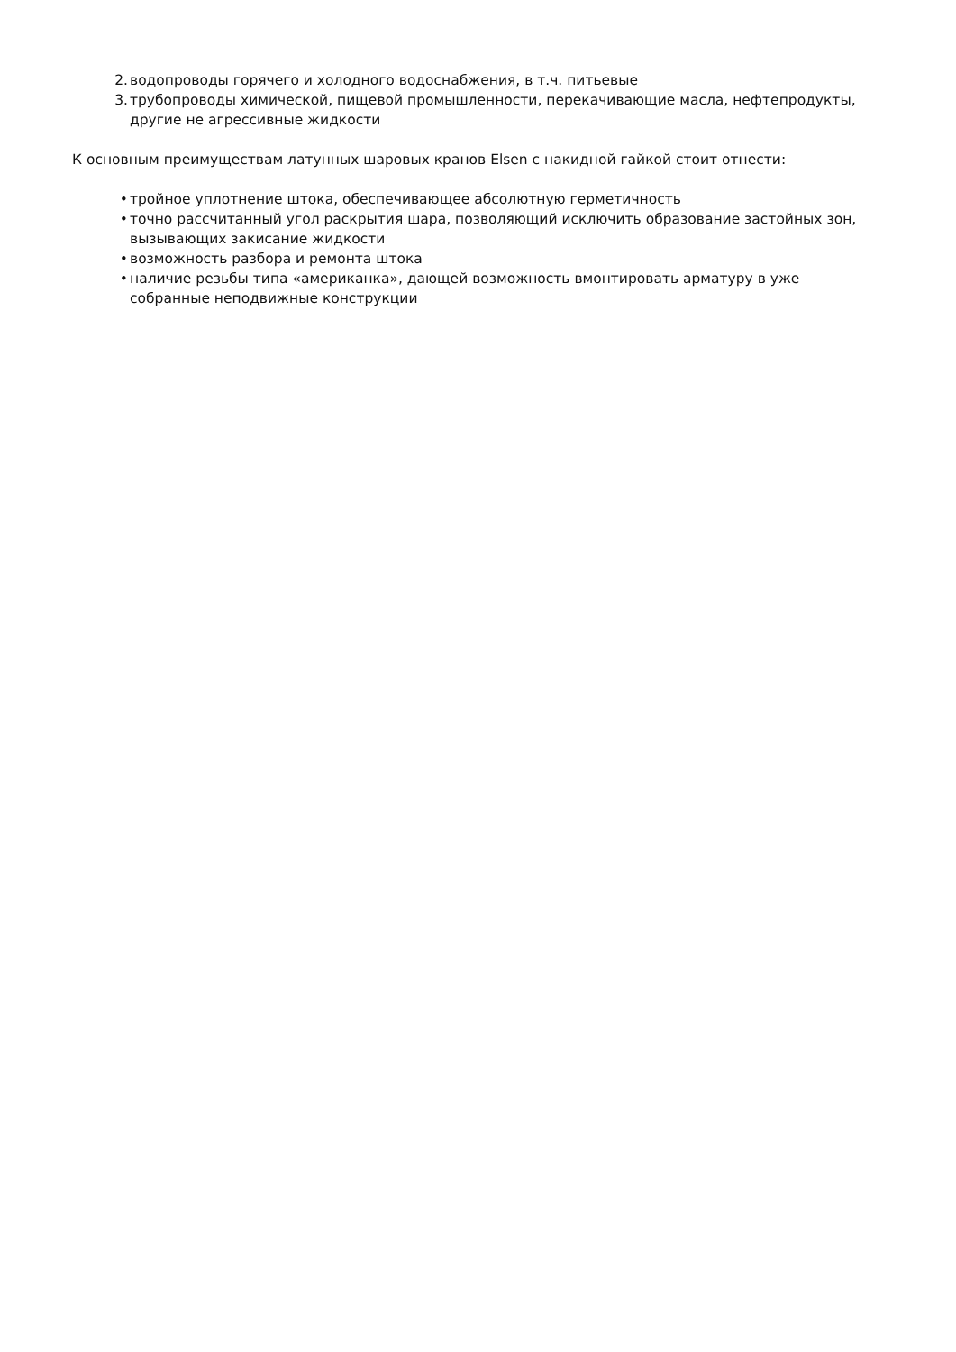2. водопроводы горячего и холодного водоснабжения, в т.ч. питьевые
3. трубопроводы химической, пищевой промышленности, перекачивающие масла, нефтепродукты, другие не агрессивные жидкости
К основным преимуществам латунных шаровых кранов Elsen с накидной гайкой стоит отнести:
• тройное уплотнение штока, обеспечивающее абсолютную герметичность
• точно рассчитанный угол раскрытия шара, позволяющий исключить образование застойных зон, вызывающих закисание жидкости
• возможность разбора и ремонта штока
• наличие резьбы типа «американка», дающей возможность вмонтировать арматуру в уже собранные неподвижные конструкции